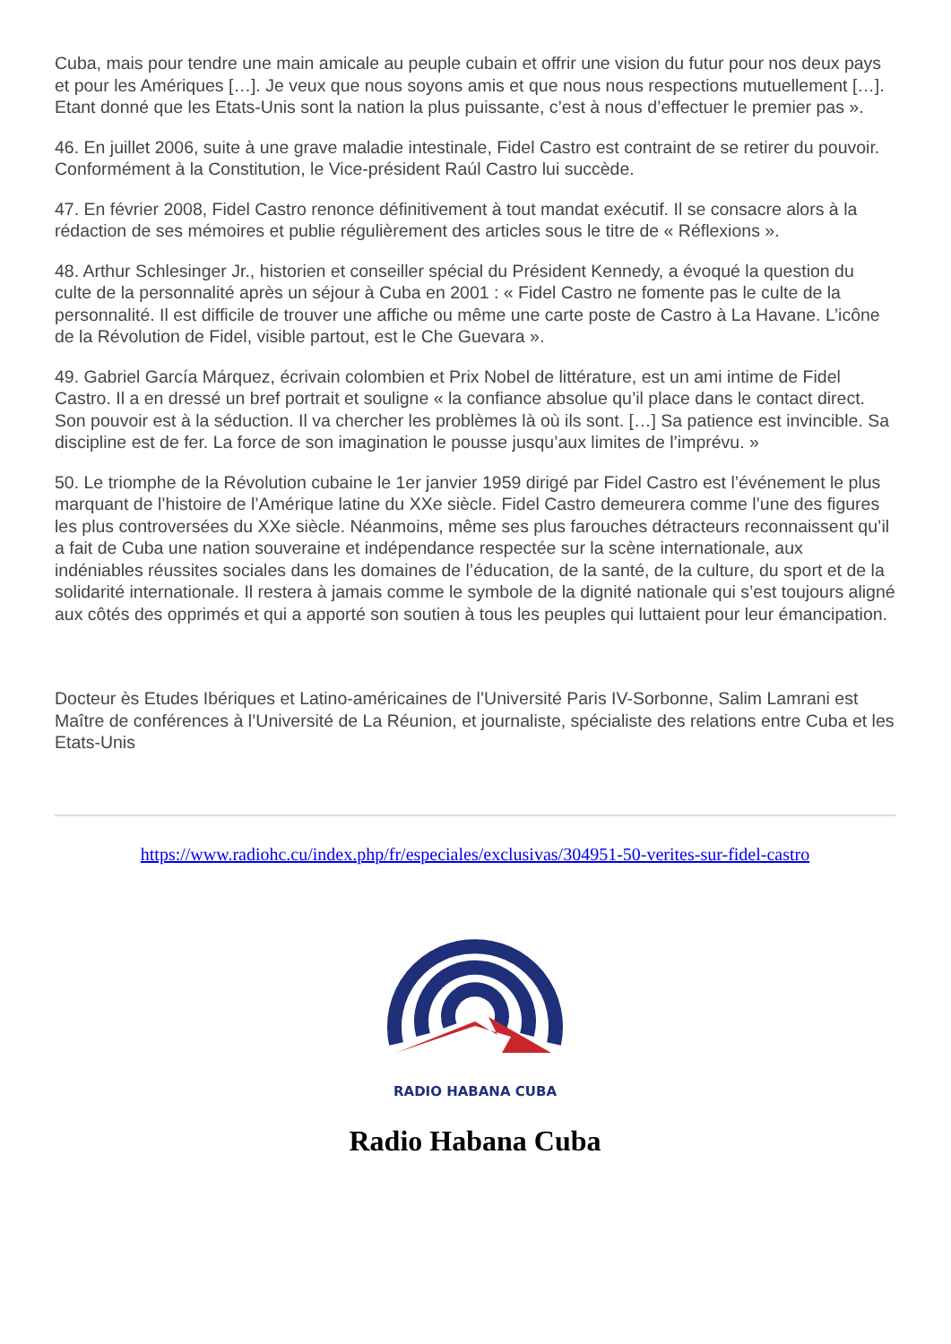Cuba, mais pour tendre une main amicale au peuple cubain et offrir une vision du futur pour nos deux pays et pour les Amériques […]. Je veux que nous soyons amis et que nous nous respections mutuellement […]. Etant donné que les Etats-Unis sont la nation la plus puissante, c’est à nous d’effectuer le premier pas ».
46. En juillet 2006, suite à une grave maladie intestinale, Fidel Castro est contraint de se retirer du pouvoir. Conformément à la Constitution, le Vice-président Raúl Castro lui succède.
47. En février 2008, Fidel Castro renonce définitivement à tout mandat exécutif. Il se consacre alors à la rédaction de ses mémoires et publie régulièrement des articles sous le titre de « Réflexions ».
48. Arthur Schlesinger Jr., historien et conseiller spécial du Président Kennedy, a évoqué la question du culte de la personnalité après un séjour à Cuba en 2001 : « Fidel Castro ne fomente pas le culte de la personnalité. Il est difficile de trouver une affiche ou même une carte poste de Castro à La Havane. L’icône de la Révolution de Fidel, visible partout, est le Che Guevara ».
49. Gabriel García Márquez, écrivain colombien et Prix Nobel de littérature, est un ami intime de Fidel Castro. Il a en dressé un bref portrait et souligne « la confiance absolue qu’il place dans le contact direct. Son pouvoir est à la séduction. Il va chercher les problèmes là où ils sont. […] Sa patience est invincible. Sa discipline est de fer. La force de son imagination le pousse jusqu’aux limites de l’imprévu. »
50. Le triomphe de la Révolution cubaine le 1er janvier 1959 dirigé par Fidel Castro est l’événement le plus marquant de l’histoire de l’Amérique latine du XXe siècle. Fidel Castro demeurera comme l’une des figures les plus controversées du XXe siècle. Néanmoins, même ses plus farouches détracteurs reconnaissent qu’il a fait de Cuba une nation souveraine et indépendance respectée sur la scène internationale, aux indéniables réussites sociales dans les domaines de l’éducation, de la santé, de la culture, du sport et de la solidarité internationale. Il restera à jamais comme le symbole de la dignité nationale qui s’est toujours aligné aux côtés des opprimés et qui a apporté son soutien à tous les peuples qui luttaient pour leur émancipation.
Docteur ès Etudes Ibériques et Latino-américaines de l’Université Paris IV-Sorbonne, Salim Lamrani est Maître de conférences à l’Université de La Réunion, et journaliste, spécialiste des relations entre Cuba et les Etats-Unis
https://www.radiohc.cu/index.php/fr/especiales/exclusivas/304951-50-verites-sur-fidel-castro
RADIO HABANA CUBA
Radio Habana Cuba